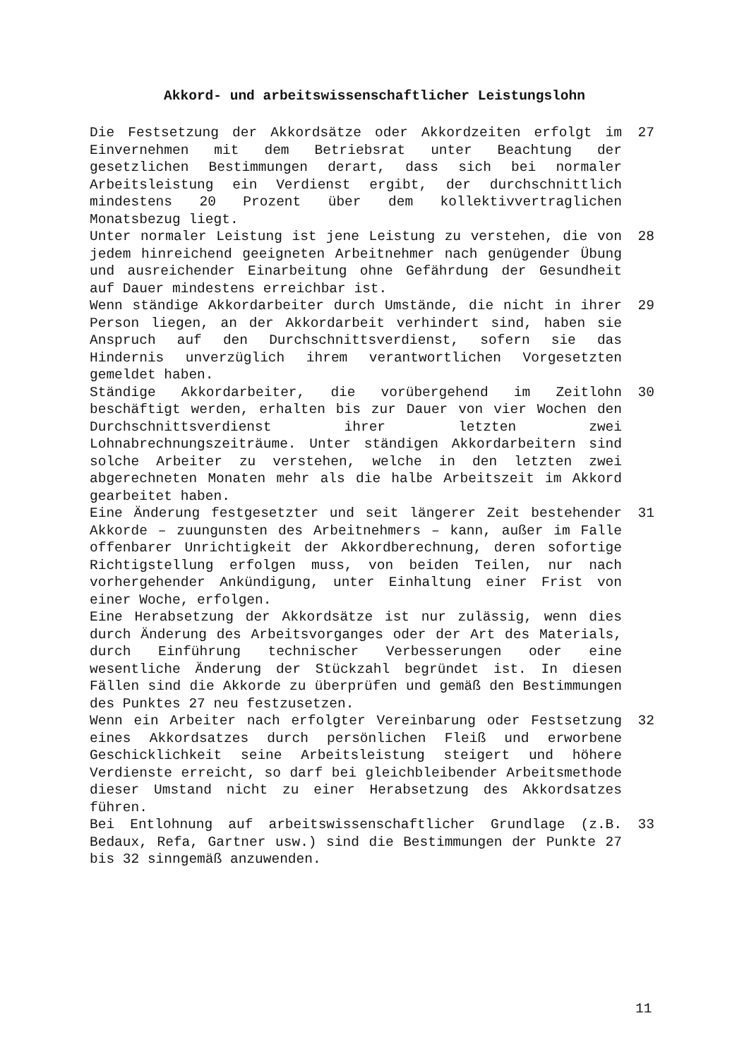Akkord- und arbeitswissenschaftlicher Leistungslohn
Die Festsetzung der Akkordsätze oder Akkordzeiten erfolgt im Einvernehmen mit dem Betriebsrat unter Beachtung der gesetzlichen Bestimmungen derart, dass sich bei normaler Arbeitsleistung ein Verdienst ergibt, der durchschnittlich mindestens 20 Prozent über dem kollektivvertraglichen Monatsbezug liegt.
27
Unter normaler Leistung ist jene Leistung zu verstehen, die von jedem hinreichend geeigneten Arbeitnehmer nach genügender Übung und ausreichender Einarbeitung ohne Gefährdung der Gesundheit auf Dauer mindestens erreichbar ist.
28
Wenn ständige Akkordarbeiter durch Umstände, die nicht in ihrer Person liegen, an der Akkordarbeit verhindert sind, haben sie Anspruch auf den Durchschnittsverdienst, sofern sie das Hindernis unverzüglich ihrem verantwortlichen Vorgesetzten gemeldet haben.
29
Ständige Akkordarbeiter, die vorübergehend im Zeitlohn beschäftigt werden, erhalten bis zur Dauer von vier Wochen den Durchschnittsverdienst ihrer letzten zwei Lohnabrechnungszeiträume. Unter ständigen Akkordarbeitern sind solche Arbeiter zu verstehen, welche in den letzten zwei abgerechneten Monaten mehr als die halbe Arbeitszeit im Akkord gearbeitet haben.
30
Eine Änderung festgesetzter und seit längerer Zeit bestehender Akkorde – zuungunsten des Arbeitnehmers – kann, außer im Falle offenbarer Unrichtigkeit der Akkordberechnung, deren sofortige Richtigstellung erfolgen muss, von beiden Teilen, nur nach vorhergehender Ankündigung, unter Einhaltung einer Frist von einer Woche, erfolgen.
Eine Herabsetzung der Akkordsätze ist nur zulässig, wenn dies durch Änderung des Arbeitsvorganges oder der Art des Materials, durch Einführung technischer Verbesserungen oder eine wesentliche Änderung der Stückzahl begründet ist. In diesen Fällen sind die Akkorde zu überprüfen und gemäß den Bestimmungen des Punktes 27 neu festzusetzen.
31
Wenn ein Arbeiter nach erfolgter Vereinbarung oder Festsetzung eines Akkordsatzes durch persönlichen Fleiß und erworbene Geschicklichkeit seine Arbeitsleistung steigert und höhere Verdienste erreicht, so darf bei gleichbleibender Arbeitsmethode dieser Umstand nicht zu einer Herabsetzung des Akkordsatzes führen.
32
Bei Entlohnung auf arbeitswissenschaftlicher Grundlage (z.B. Bedaux, Refa, Gartner usw.) sind die Bestimmungen der Punkte 27 bis 32 sinngemäß anzuwenden.
33
11